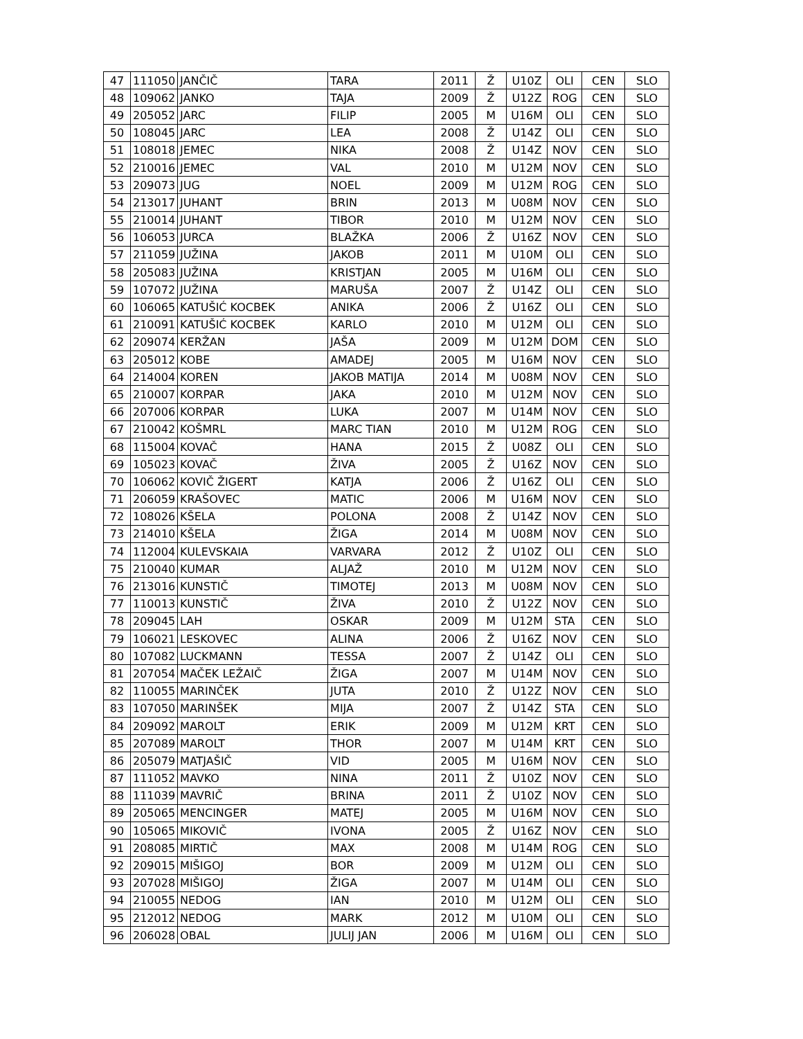| 47 | 111050 | JANČIČ | TARA | 2011 | Ž | U10Z | OLI | CEN | SLO |
| 48 | 109062 | JANKO | TAJA | 2009 | Ž | U12Z | ROG | CEN | SLO |
| 49 | 205052 | JARC | FILIP | 2005 | M | U16M | OLI | CEN | SLO |
| 50 | 108045 | JARC | LEA | 2008 | Ž | U14Z | OLI | CEN | SLO |
| 51 | 108018 | JEMEC | NIKA | 2008 | Ž | U14Z | NOV | CEN | SLO |
| 52 | 210016 | JEMEC | VAL | 2010 | M | U12M | NOV | CEN | SLO |
| 53 | 209073 | JUG | NOEL | 2009 | M | U12M | ROG | CEN | SLO |
| 54 | 213017 | JUHANT | BRIN | 2013 | M | U08M | NOV | CEN | SLO |
| 55 | 210014 | JUHANT | TIBOR | 2010 | M | U12M | NOV | CEN | SLO |
| 56 | 106053 | JURCA | BLAŽKA | 2006 | Ž | U16Z | NOV | CEN | SLO |
| 57 | 211059 | JUŽINA | JAKOB | 2011 | M | U10M | OLI | CEN | SLO |
| 58 | 205083 | JUŽINA | KRISTJAN | 2005 | M | U16M | OLI | CEN | SLO |
| 59 | 107072 | JUŽINA | MARUŠA | 2007 | Ž | U14Z | OLI | CEN | SLO |
| 60 | 106065 | KATUŠIĆ KOCBEK | ANIKA | 2006 | Ž | U16Z | OLI | CEN | SLO |
| 61 | 210091 | KATUŠIĆ KOCBEK | KARLO | 2010 | M | U12M | OLI | CEN | SLO |
| 62 | 209074 | KERŽAN | JAŠA | 2009 | M | U12M | DOM | CEN | SLO |
| 63 | 205012 | KOBE | AMADEJ | 2005 | M | U16M | NOV | CEN | SLO |
| 64 | 214004 | KOREN | JAKOB MATIJA | 2014 | M | U08M | NOV | CEN | SLO |
| 65 | 210007 | KORPAR | JAKA | 2010 | M | U12M | NOV | CEN | SLO |
| 66 | 207006 | KORPAR | LUKA | 2007 | M | U14M | NOV | CEN | SLO |
| 67 | 210042 | KOŠMRL | MARC TIAN | 2010 | M | U12M | ROG | CEN | SLO |
| 68 | 115004 | KOVAČ | HANA | 2015 | Ž | U08Z | OLI | CEN | SLO |
| 69 | 105023 | KOVAČ | ŽIVA | 2005 | Ž | U16Z | NOV | CEN | SLO |
| 70 | 106062 | KOVIČ ŽIGERT | KATJA | 2006 | Ž | U16Z | OLI | CEN | SLO |
| 71 | 206059 | KRAŠOVEC | MATIC | 2006 | M | U16M | NOV | CEN | SLO |
| 72 | 108026 | KŠELA | POLONA | 2008 | Ž | U14Z | NOV | CEN | SLO |
| 73 | 214010 | KŠELA | ŽIGA | 2014 | M | U08M | NOV | CEN | SLO |
| 74 | 112004 | KULEVSKAIA | VARVARA | 2012 | Ž | U10Z | OLI | CEN | SLO |
| 75 | 210040 | KUMAR | ALJAŽ | 2010 | M | U12M | NOV | CEN | SLO |
| 76 | 213016 | KUNSTIČ | TIMOTEJ | 2013 | M | U08M | NOV | CEN | SLO |
| 77 | 110013 | KUNSTIČ | ŽIVA | 2010 | Ž | U12Z | NOV | CEN | SLO |
| 78 | 209045 | LAH | OSKAR | 2009 | M | U12M | STA | CEN | SLO |
| 79 | 106021 | LESKOVEC | ALINA | 2006 | Ž | U16Z | NOV | CEN | SLO |
| 80 | 107082 | LUCKMANN | TESSA | 2007 | Ž | U14Z | OLI | CEN | SLO |
| 81 | 207054 | MAČEK LEŽAIČ | ŽIGA | 2007 | M | U14M | NOV | CEN | SLO |
| 82 | 110055 | MARINČEK | JUTA | 2010 | Ž | U12Z | NOV | CEN | SLO |
| 83 | 107050 | MARINŠEK | MIJA | 2007 | Ž | U14Z | STA | CEN | SLO |
| 84 | 209092 | MAROLT | ERIK | 2009 | M | U12M | KRT | CEN | SLO |
| 85 | 207089 | MAROLT | THOR | 2007 | M | U14M | KRT | CEN | SLO |
| 86 | 205079 | MATJAŠIČ | VID | 2005 | M | U16M | NOV | CEN | SLO |
| 87 | 111052 | MAVKO | NINA | 2011 | Ž | U10Z | NOV | CEN | SLO |
| 88 | 111039 | MAVRIČ | BRINA | 2011 | Ž | U10Z | NOV | CEN | SLO |
| 89 | 205065 | MENCINGER | MATEJ | 2005 | M | U16M | NOV | CEN | SLO |
| 90 | 105065 | MIKOVIČ | IVONA | 2005 | Ž | U16Z | NOV | CEN | SLO |
| 91 | 208085 | MIRTIČ | MAX | 2008 | M | U14M | ROG | CEN | SLO |
| 92 | 209015 | MIŠIGOJ | BOR | 2009 | M | U12M | OLI | CEN | SLO |
| 93 | 207028 | MIŠIGOJ | ŽIGA | 2007 | M | U14M | OLI | CEN | SLO |
| 94 | 210055 | NEDOG | IAN | 2010 | M | U12M | OLI | CEN | SLO |
| 95 | 212012 | NEDOG | MARK | 2012 | M | U10M | OLI | CEN | SLO |
| 96 | 206028 | OBAL | JULIJ JAN | 2006 | M | U16M | OLI | CEN | SLO |